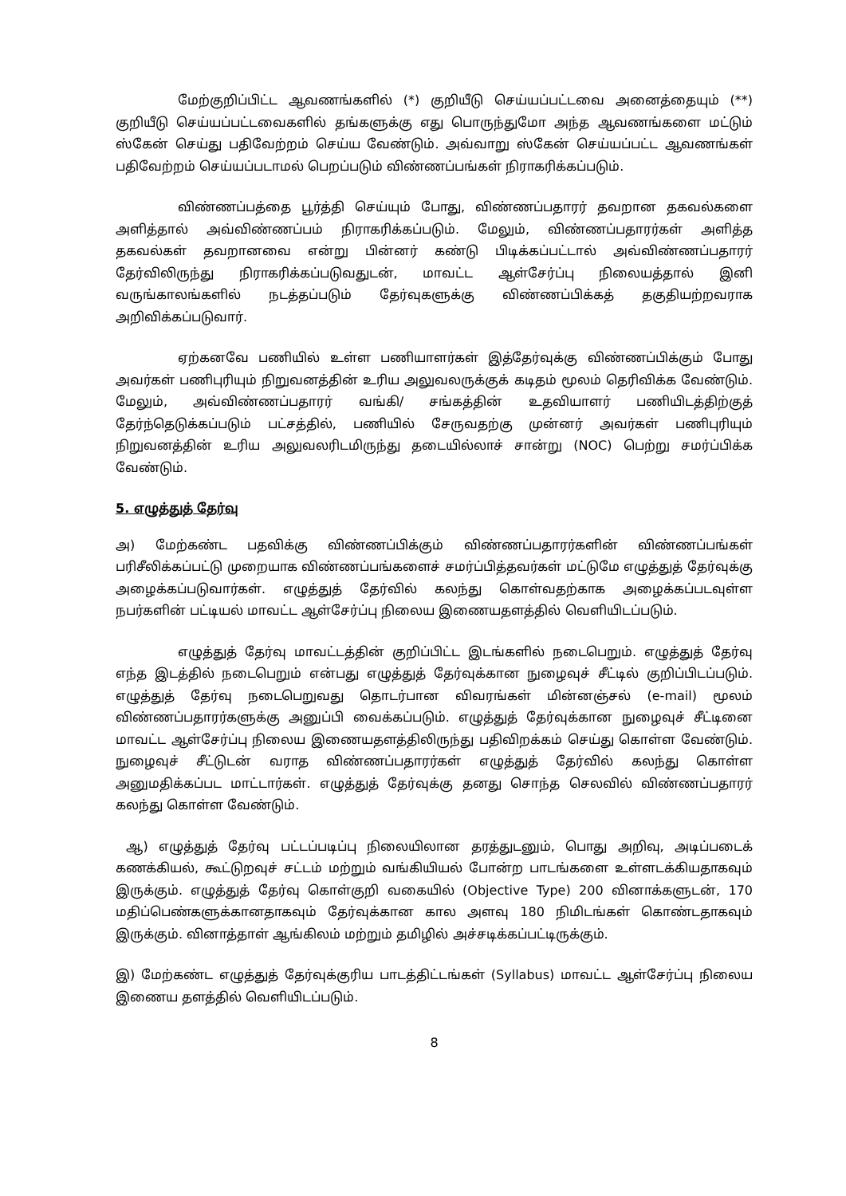மேற்குறிப்பிட்ட ஆவணங்களில் (*) குறியீடு செய்யப்பட்டவை அனைத்தையும் (**) குறியீடு செய்யப்பட்டவைகளில் தங்களுக்கு எது பொருந்துமோ அந்த ஆவணங்களை மட்டும் ஸ்கேன் செய்து பதிவேற்றம் செய்ய வேண்டும். அவ்வாறு ஸ்கேன் செய்யப்பட்ட ஆவணங்கள் பதிவேற்றம் செய்யப்படாமல் பெறப்படும் விண்ணப்பங்கள் நிராகரிக்கப்படும்.
விண்ணப்பத்தை பூர்த்தி செய்யும் போது, விண்ணப்பதாரர் தவறான தகவல்களை அளித்தால் அவ்விண்ணப்பம் நிராகரிக்கப்படும். மேலும், விண்ணப்பதாரர்கள் அளித்த தகவல்கள் தவறானவை என்று பின்னர் கண்டு பிடிக்கப்பட்டால் அவ்விண்ணப்பதாரர் தேர்விலிருந்து நிராகரிக்கப்படுவதுடன், மாவட்ட ஆள்சேர்ப்பு நிலையத்தால் இனி வருங்காலங்களில் நடத்தப்படும் தேர்வுகளுக்கு விண்ணப்பிக்கத் தகுதியற்றவராக அறிவிக்கப்படுவார்.
ஏற்கனவே பணியில் உள்ள பணியாளர்கள் இத்தேர்வுக்கு விண்ணப்பிக்கும் போது அவர்கள் பணிபுரியும் நிறுவனத்தின் உரிய அலுவலருக்குக் கடிதம் மூலம் தெரிவிக்க வேண்டும். மேலும், அவ்விண்ணப்பதாரர் வங்கி/ சங்கத்தின் உதவியாளர் பணியிடத்திற்குத் தேர்ந்தெடுக்கப்படும் பட்சத்தில், பணியில் சேருவதற்கு முன்னர் அவர்கள் பணிபுரியும் நிறுவனத்தின் உரிய அலுவலரிடமிருந்து தடையில்லாச் சான்று (NOC) பெற்று சமர்ப்பிக்க வேண்டும்.
5. எழுத்துத் தேர்வு
அ) மேற்கண்ட பதவிக்கு விண்ணப்பிக்கும் விண்ணப்பதாரர்களின் விண்ணப்பங்கள் பரிசீலிக்கப்பட்டு முறையாக விண்ணப்பங்களைச் சமர்ப்பித்தவர்கள் மட்டுமே எழுத்துத் தேர்வுக்கு அழைக்கப்படுவார்கள். எழுத்துத் தேர்வில் கலந்து கொள்வதற்காக அழைக்கப்படவுள்ள நபர்களின் பட்டியல் மாவட்ட ஆள்சேர்ப்பு நிலைய இணையதளத்தில் வெளியிடப்படும்.
எழுத்துத் தேர்வு மாவட்டத்தின் குறிப்பிட்ட இடங்களில் நடைபெறும். எழுத்துத் தேர்வு எந்த இடத்தில் நடைபெறும் என்பது எழுத்துத் தேர்வுக்கான நுழைவுச் சீட்டில் குறிப்பிடப்படும். எழுத்துத் தேர்வு நடைபெறுவது தொடர்பான விவரங்கள் மின்னஞ்சல் (e-mail) மூலம் விண்ணப்பதாரர்களுக்கு அனுப்பி வைக்கப்படும். எழுத்துத் தேர்வுக்கான நுழைவுச் சீட்டினை மாவட்ட ஆள்சேர்ப்பு நிலைய இணையதளத்திலிருந்து பதிவிறக்கம் செய்து கொள்ள வேண்டும். நுழைவுச் சீட்டுடன் வராத விண்ணப்பதாரர்கள் எழுத்துத் தேர்வில் கலந்து கொள்ள அனுமதிக்கப்பட மாட்டார்கள். எழுத்துத் தேர்வுக்கு தனது சொந்த செலவில் விண்ணப்பதாரர் கலந்து கொள்ள வேண்டும்.
ஆ) எழுத்துத் தேர்வு பட்டப்படிப்பு நிலையிலான தரத்துடனும், பொது அறிவு, அடிப்படைக் கணக்கியல், கூட்டுறவுச் சட்டம் மற்றும் வங்கியியல் போன்ற பாடங்களை உள்ளடக்கியதாகவும் இருக்கும். எழுத்துத் தேர்வு கொள்குறி வகையில் (Objective Type) 200 வினாக்களுடன், 170 மதிப்பெண்களுக்கானதாகவும் தேர்வுக்கான கால அளவு 180 நிமிடங்கள் கொண்டதாகவும் இருக்கும். வினாத்தாள் ஆங்கிலம் மற்றும் தமிழில் அச்சடிக்கப்பட்டிருக்கும்.
இ) மேற்கண்ட எழுத்துத் தேர்வுக்குரிய பாடத்திட்டங்கள் (Syllabus) மாவட்ட ஆள்சேர்ப்பு நிலைய இணைய தளத்தில் வெளியிடப்படும்.
8